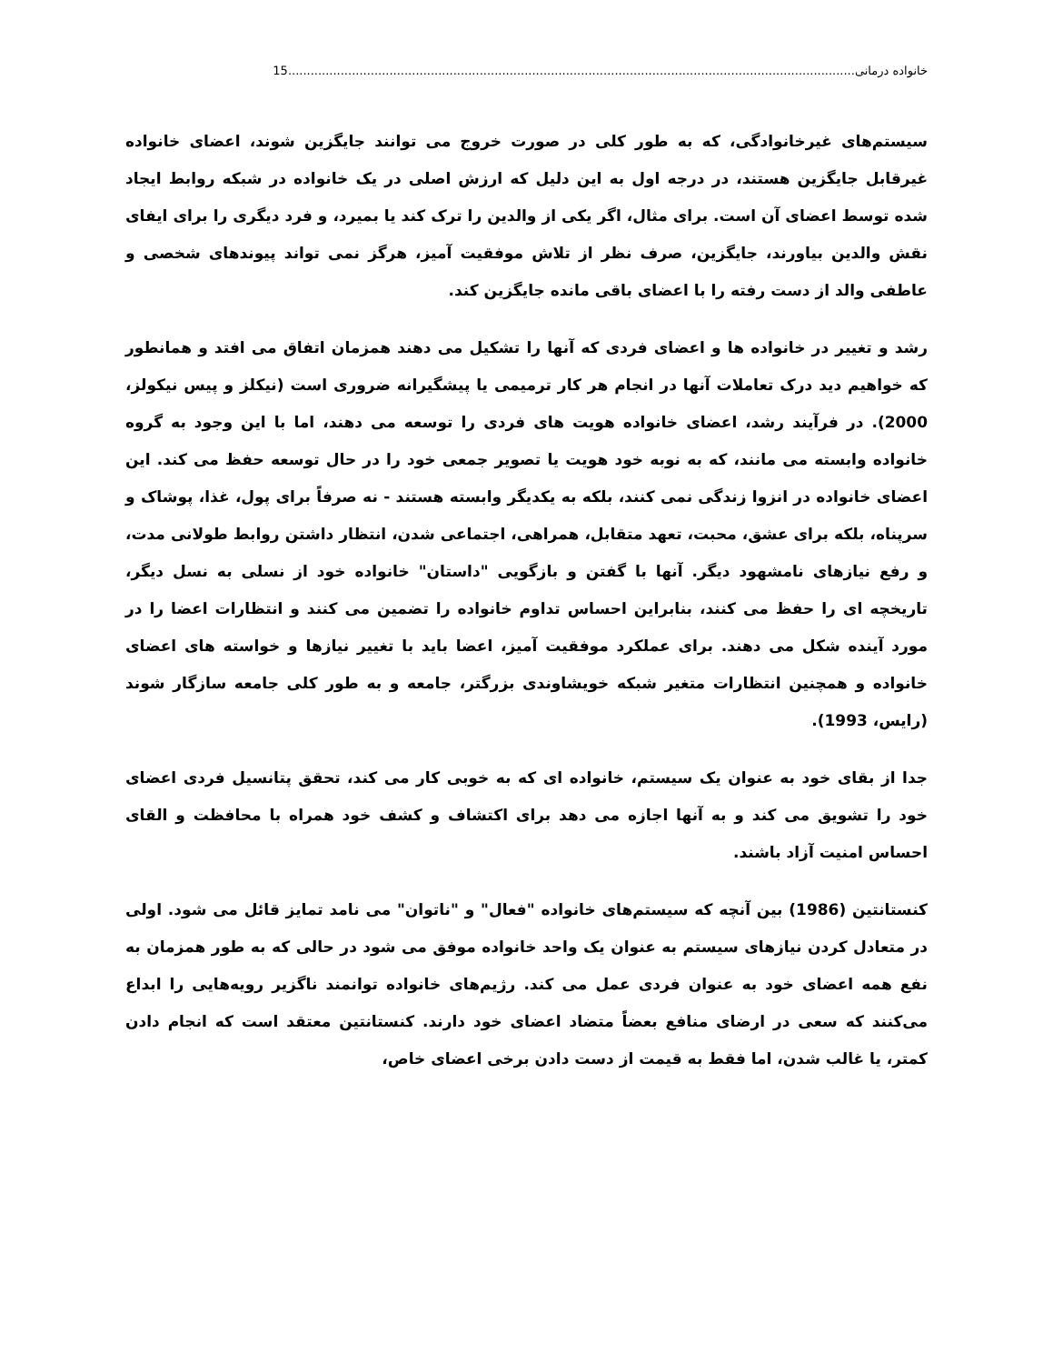خانواده درمانی 15.......................................................................................................................................................
سیستم‌های غیرخانوادگی، که به طور کلی در صورت خروج می توانند جایگزین شوند، اعضای خانواده غیرقابل جایگزین هستند، در درجه اول به این دلیل که ارزش اصلی در یک خانواده در شبکه روابط ایجاد شده توسط اعضای آن است. برای مثال، اگر یکی از والدین را ترک کند یا بمیرد، و فرد دیگری را برای ایفای نقش والدین بیاورند، جایگزین، صرف نظر از تلاش موفقیت آمیز، هرگز نمی تواند پیوندهای شخصی و عاطفی والد از دست رفته را با اعضای باقی مانده جایگزین کند.
رشد و تغییر در خانواده ها و اعضای فردی که آنها را تشکیل می دهند همزمان اتفاق می افتد و همانطور که خواهیم دید درک تعاملات آنها در انجام هر کار ترمیمی یا پیشگیرانه ضروری است (نیکلز و پیس نیکولز، 2000). در فرآیند رشد، اعضای خانواده هویت های فردی را توسعه می دهند، اما با این وجود به گروه خانواده وابسته می مانند، که به نوبه خود هویت یا تصویر جمعی خود را در حال توسعه حفظ می کند. این اعضای خانواده در انزوا زندگی نمی کنند، بلکه به یکدیگر وابسته هستند - نه صرفاً برای پول، غذا، پوشاک و سرپناه، بلکه برای عشق، محبت، تعهد متقابل، همراهی، اجتماعی شدن، انتظار داشتن روابط طولانی مدت، و رفع نیازهای نامشهود دیگر. آنها با گفتن و بازگویی "داستان" خانواده خود از نسلی به نسل دیگر، تاریخچه ای را حفظ می کنند، بنابراین احساس تداوم خانواده را تضمین می کنند و انتظارات اعضا را در مورد آینده شکل می دهند. برای عملکرد موفقیت آمیز، اعضا باید با تغییر نیازها و خواسته های اعضای خانواده و همچنین انتظارات متغیر شبکه خویشاوندی بزرگتر، جامعه و به طور کلی جامعه سازگار شوند (رایس، 1993).
جدا از بقای خود به عنوان یک سیستم، خانواده ای که به خوبی کار می کند، تحقق پتانسیل فردی اعضای خود را تشویق می کند و به آنها اجازه می دهد برای اکتشاف و کشف خود همراه با محافظت و القای احساس امنیت آزاد باشند.
کنستانتین (1986) بین آنچه که سیستم‌های خانواده "فعال" و "ناتوان" می نامد تمایز قائل می شود. اولی در متعادل کردن نیازهای سیستم به عنوان یک واحد خانواده موفق می شود در حالی که به طور همزمان به نفع همه اعضای خود به عنوان فردی عمل می کند. رژیم‌های خانواده توانمند ناگزیر رویه‌هایی را ابداع می‌کنند که سعی در ارضای منافع بعضاً متضاد اعضای خود دارند. کنستانتین معتقد است که انجام دادن کمتر، یا غالب شدن، اما فقط به قیمت از دست دادن برخی اعضای خاص،